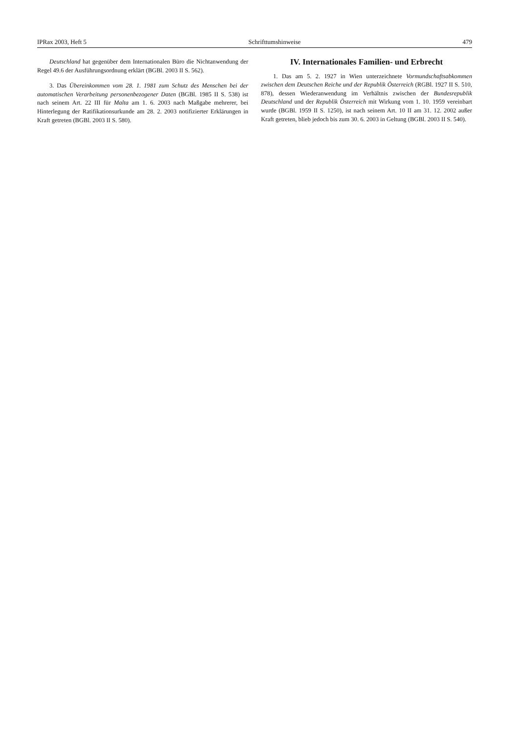IPRax 2003, Heft 5 Schrifttumshinweise 479
Deutschland hat gegenüber dem Internationalen Büro die Nichtanwendung der Regel 49.6 der Ausführungsordnung erklärt (BGBl. 2003 II S. 562).
3. Das Übereinkommen vom 28. 1. 1981 zum Schutz des Menschen bei der automatischen Verarbeitung personenbezogener Daten (BGBl. 1985 II S. 538) ist nach seinem Art. 22 III für Malta am 1. 6. 2003 nach Maßgabe mehrerer, bei Hinterlegung der Ratifikationsurkunde am 28. 2. 2003 notifizierter Erklärungen in Kraft getreten (BGBl. 2003 II S. 580).
IV. Internationales Familien- und Erbrecht
1. Das am 5. 2. 1927 in Wien unterzeichnete Vormundschaftsabkommen zwischen dem Deutschen Reiche und der Republik Österreich (RGBl. 1927 II S. 510, 878), dessen Wiederanwendung im Verhältnis zwischen der Bundesrepublik Deutschland und der Republik Österreich mit Wirkung vom 1. 10. 1959 vereinbart wurde (BGBl. 1959 II S. 1250), ist nach seinem Art. 10 II am 31. 12. 2002 außer Kraft getreten, blieb jedoch bis zum 30. 6. 2003 in Geltung (BGBl. 2003 II S. 540).